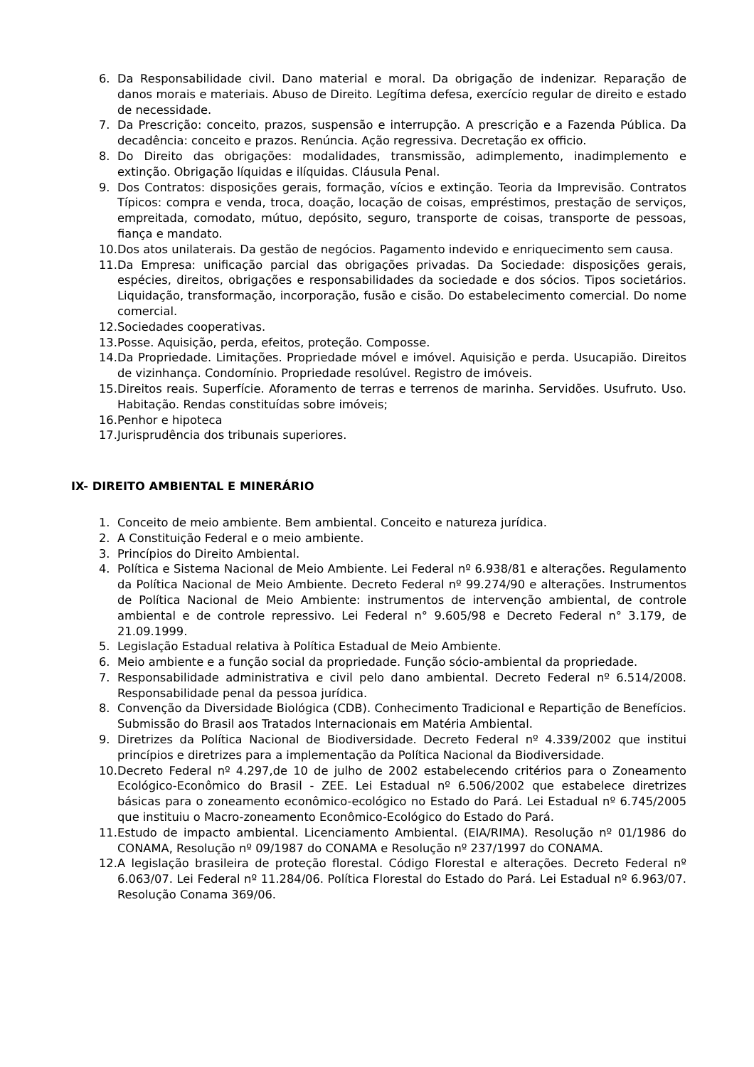6. Da Responsabilidade civil. Dano material e moral. Da obrigação de indenizar. Reparação de danos morais e materiais. Abuso de Direito. Legítima defesa, exercício regular de direito e estado de necessidade.
7. Da Prescrição: conceito, prazos, suspensão e interrupção. A prescrição e a Fazenda Pública. Da decadência: conceito e prazos. Renúncia. Ação regressiva. Decretação ex officio.
8. Do Direito das obrigações: modalidades, transmissão, adimplemento, inadimplemento e extinção. Obrigação líquidas e ilíquidas. Cláusula Penal.
9. Dos Contratos: disposições gerais, formação, vícios e extinção. Teoria da Imprevisão. Contratos Típicos: compra e venda, troca, doação, locação de coisas, empréstimos, prestação de serviços, empreitada, comodato, mútuo, depósito, seguro, transporte de coisas, transporte de pessoas, fiança e mandato.
10. Dos atos unilaterais. Da gestão de negócios. Pagamento indevido e enriquecimento sem causa.
11. Da Empresa: unificação parcial das obrigações privadas. Da Sociedade: disposições gerais, espécies, direitos, obrigações e responsabilidades da sociedade e dos sócios. Tipos societários. Liquidação, transformação, incorporação, fusão e cisão. Do estabelecimento comercial. Do nome comercial.
12. Sociedades cooperativas.
13. Posse. Aquisição, perda, efeitos, proteção. Composse.
14. Da Propriedade. Limitações. Propriedade móvel e imóvel. Aquisição e perda. Usucapião. Direitos de vizinhança. Condomínio. Propriedade resolúvel. Registro de imóveis.
15. Direitos reais. Superfície. Aforamento de terras e terrenos de marinha. Servidões. Usufruto. Uso. Habitação. Rendas constituídas sobre imóveis;
16. Penhor e hipoteca
17. Jurisprudência dos tribunais superiores.
IX- DIREITO AMBIENTAL E MINERÁRIO
1. Conceito de meio ambiente. Bem ambiental. Conceito e natureza jurídica.
2. A Constituição Federal e o meio ambiente.
3. Princípios do Direito Ambiental.
4. Política e Sistema Nacional de Meio Ambiente. Lei Federal nº 6.938/81 e alterações. Regulamento da Política Nacional de Meio Ambiente. Decreto Federal nº 99.274/90 e alterações. Instrumentos de Política Nacional de Meio Ambiente: instrumentos de intervenção ambiental, de controle ambiental e de controle repressivo. Lei Federal n° 9.605/98 e Decreto Federal n° 3.179, de 21.09.1999.
5. Legislação Estadual relativa à Política Estadual de Meio Ambiente.
6. Meio ambiente e a função social da propriedade. Função sócio-ambiental da propriedade.
7. Responsabilidade administrativa e civil pelo dano ambiental. Decreto Federal nº 6.514/2008. Responsabilidade penal da pessoa jurídica.
8. Convenção da Diversidade Biológica (CDB). Conhecimento Tradicional e Repartição de Benefícios. Submissão do Brasil aos Tratados Internacionais em Matéria Ambiental.
9. Diretrizes da Política Nacional de Biodiversidade. Decreto Federal nº 4.339/2002 que institui princípios e diretrizes para a implementação da Política Nacional da Biodiversidade.
10. Decreto Federal nº 4.297,de 10 de julho de 2002 estabelecendo critérios para o Zoneamento Ecológico-Econômico do Brasil - ZEE. Lei Estadual nº 6.506/2002 que estabelece diretrizes básicas para o zoneamento econômico-ecológico no Estado do Pará. Lei Estadual nº 6.745/2005 que instituiu o Macro-zoneamento Econômico-Ecológico do Estado do Pará.
11. Estudo de impacto ambiental. Licenciamento Ambiental. (EIA/RIMA). Resolução nº 01/1986 do CONAMA, Resolução nº 09/1987 do CONAMA e Resolução nº 237/1997 do CONAMA.
12. A legislação brasileira de proteção florestal. Código Florestal e alterações. Decreto Federal nº 6.063/07. Lei Federal nº 11.284/06. Política Florestal do Estado do Pará. Lei Estadual nº 6.963/07. Resolução Conama 369/06.